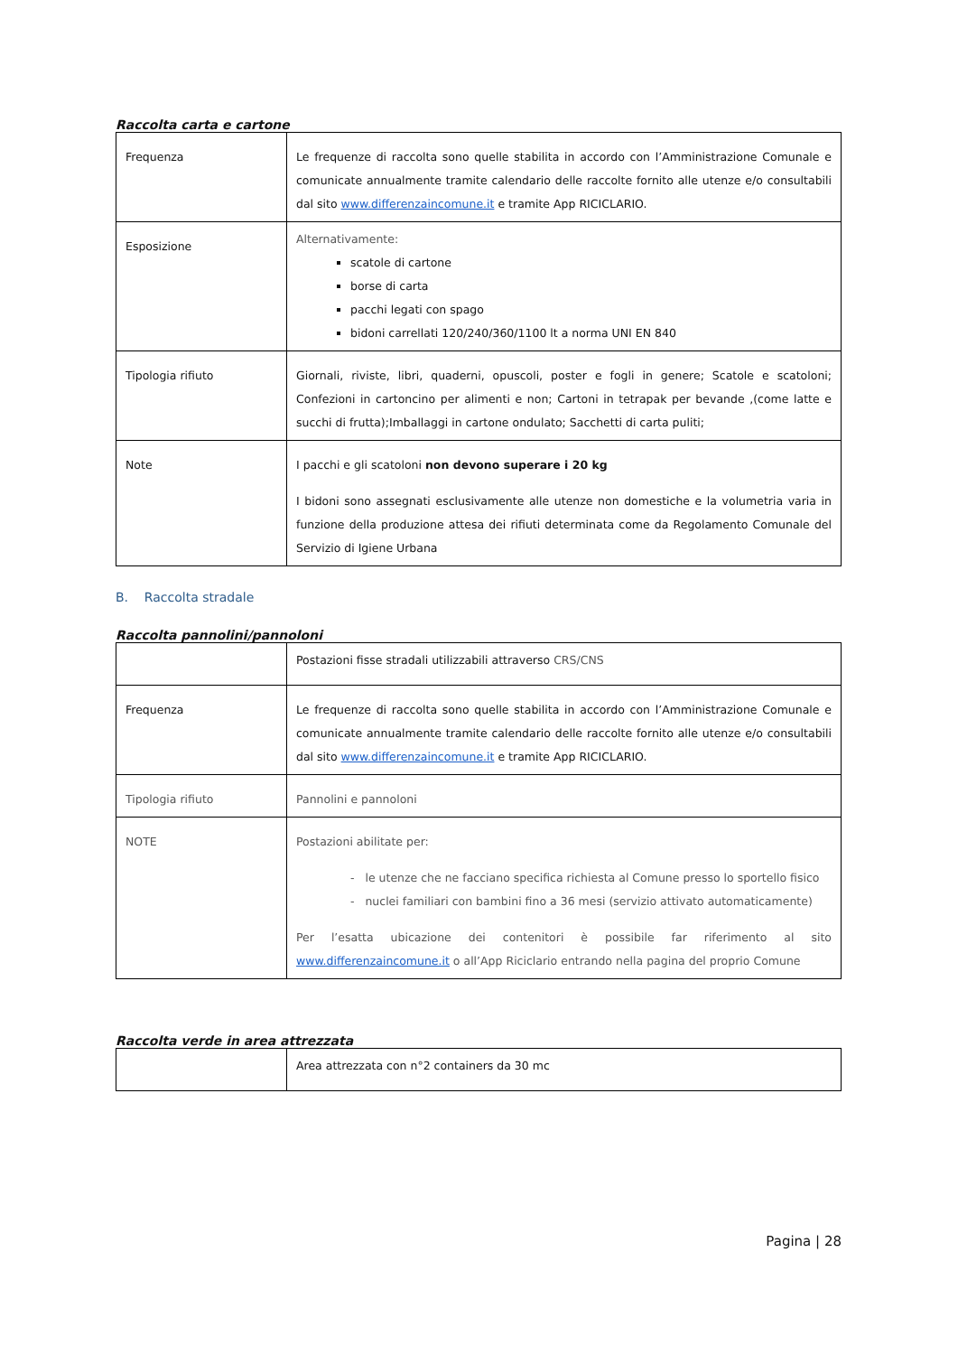Raccolta carta e cartone
| Frequenza | Le frequenze di raccolta sono quelle stabilita in accordo con l’Amministrazione Comunale e comunicate annualmente tramite calendario delle raccolte fornito alle utenze e/o consultabili dal sito www.differenzaincomune.it e tramite App RICICLARIO. |
| Esposizione | Alternativamente: scatole di cartone borse di carta pacchi legati con spago bidoni carrellati 120/240/360/1100 lt a norma UNI EN 840 |
| Tipologia rifiuto | Giornali, riviste, libri, quaderni, opuscoli, poster e fogli in genere; Scatole e scatoloni; Confezioni in cartoncino per alimenti e non; Cartoni in tetrapak per bevande ,(come latte e succhi di frutta);Imballaggi in cartone ondulato; Sacchetti di carta puliti; |
| Note | I pacchi e gli scatoloni non devono superare i 20 kg I bidoni sono assegnati esclusivamente alle utenze non domestiche e la volumetria varia in funzione della produzione attesa dei rifiuti determinata come da Regolamento Comunale del Servizio di Igiene Urbana |
B. Raccolta stradale
Raccolta pannolini/pannoloni
| | Postazioni fisse stradali utilizzabili attraverso CRS/CNS |
| Frequenza | Le frequenze di raccolta sono quelle stabilita in accordo con l’Amministrazione Comunale e comunicate annualmente tramite calendario delle raccolte fornito alle utenze e/o consultabili dal sito www.differenzaincomune.it e tramite App RICICLARIO. |
| Tipologia rifiuto | Pannolini e pannoloni |
| NOTE | Postazioni abilitate per: - le utenze che ne facciano specifica richiesta al Comune presso lo sportello fisico - nuclei familiari con bambini fino a 36 mesi (servizio attivato automaticamente) Per l’esatta ubicazione dei contenitori è possibile far riferimento al sito www.differenzaincomune.it o all’App Riciclario entrando nella pagina del proprio Comune |
Raccolta verde in area attrezzata
| | Area attrezzata con n°2 containers da 30 mc |
Pagina | 28